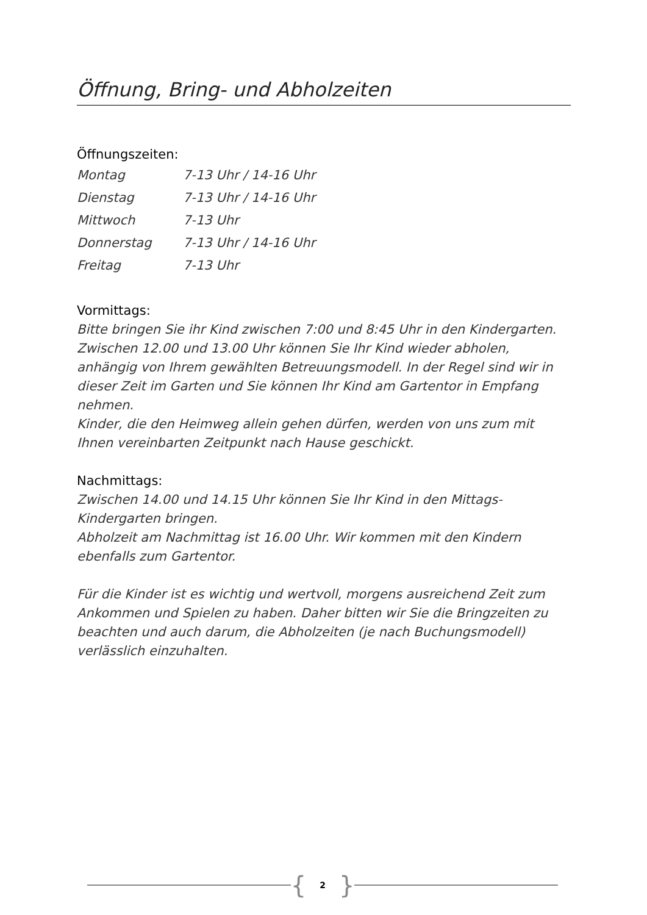Öffnung, Bring- und Abholzeiten
Öffnungszeiten:
| Montag | 7-13 Uhr / 14-16 Uhr |
| Dienstag | 7-13 Uhr / 14-16 Uhr |
| Mittwoch | 7-13 Uhr |
| Donnerstag | 7-13 Uhr / 14-16 Uhr |
| Freitag | 7-13 Uhr |
Vormittags:
Bitte bringen Sie ihr Kind zwischen 7:00 und 8:45 Uhr in den Kindergarten. Zwischen 12.00 und 13.00 Uhr können Sie Ihr Kind wieder abholen, anhängig von Ihrem gewählten Betreuungsmodell. In der Regel sind wir in dieser Zeit im Garten und Sie können Ihr Kind am Gartentor in Empfang nehmen.
Kinder, die den Heimweg allein gehen dürfen, werden von uns zum mit Ihnen vereinbarten Zeitpunkt nach Hause geschickt.
Nachmittags:
Zwischen 14.00 und 14.15 Uhr können Sie Ihr Kind in den Mittags-Kindergarten bringen.
Abholzeit am Nachmittag ist 16.00 Uhr. Wir kommen mit den Kindern ebenfalls zum Gartentor.
Für die Kinder ist es wichtig und wertvoll, morgens ausreichend Zeit zum Ankommen und Spielen zu haben. Daher bitten wir Sie die Bringzeiten zu beachten und auch darum, die Abholzeiten (je nach Buchungsmodell) verlässlich einzuhalten.
{ 2 }